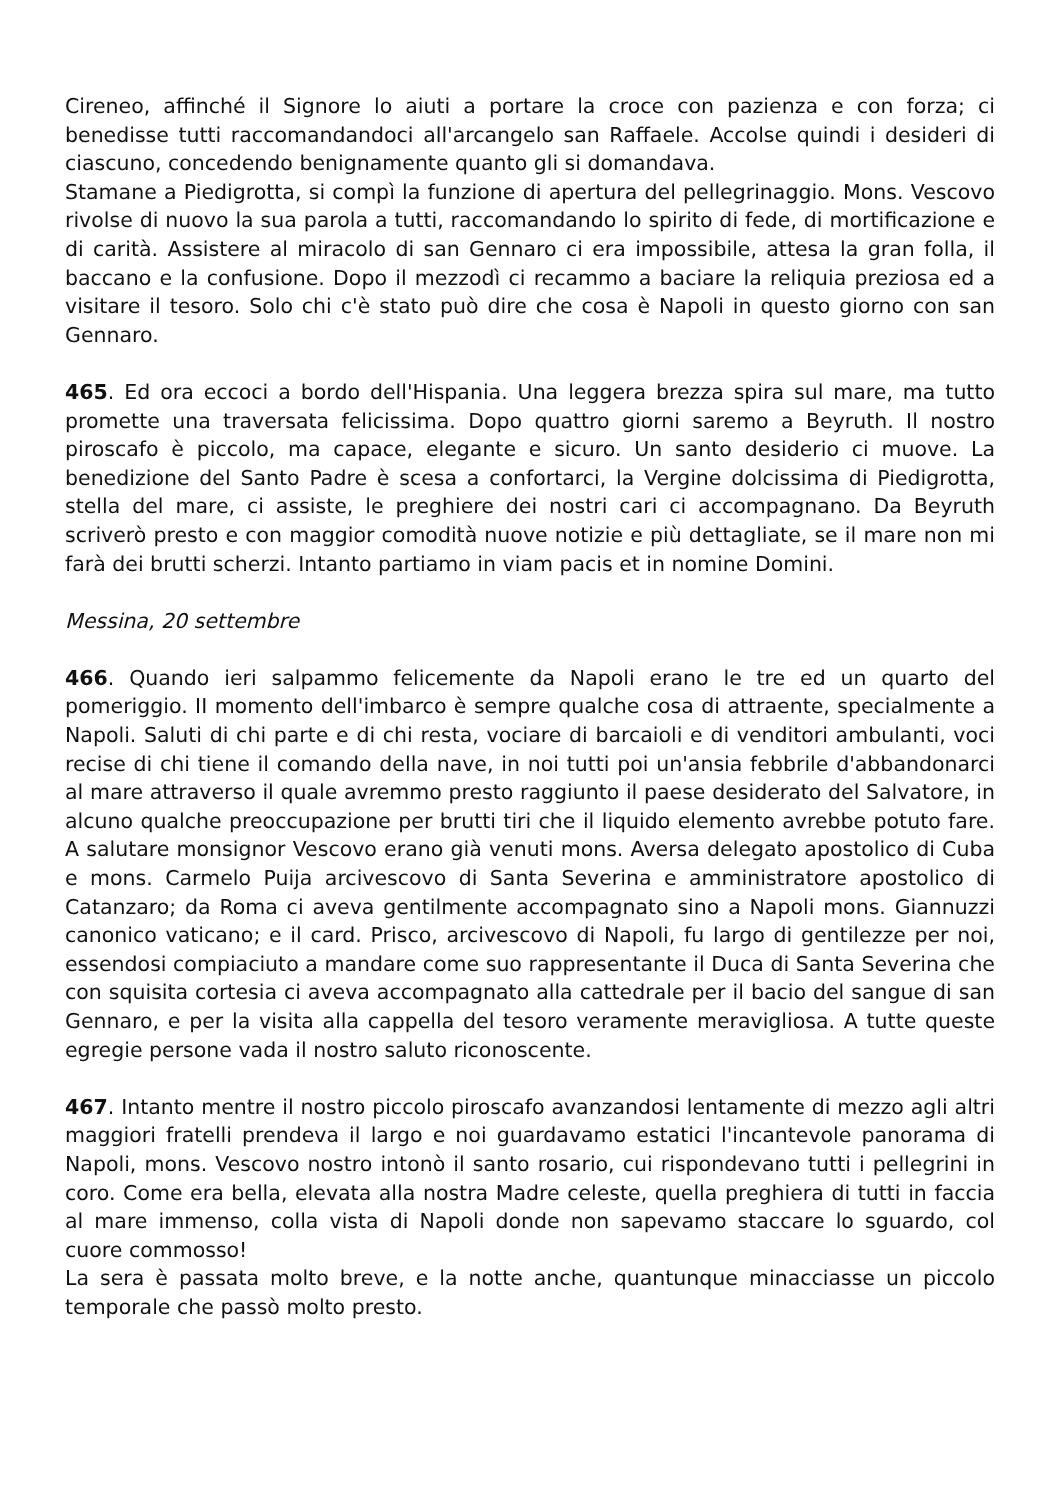Cireneo, affinché il Signore lo aiuti a portare la croce con pazienza e con forza; ci benedisse tutti raccomandandoci all'arcangelo san Raffaele. Accolse quindi i desideri di ciascuno, concedendo benignamente quanto gli si domandava.
Stamane a Piedigrotta, si compì la funzione di apertura del pellegrinaggio. Mons. Vescovo rivolse di nuovo la sua parola a tutti, raccomandando lo spirito di fede, di mortificazione e di carità. Assistere al miracolo di san Gennaro ci era impossibile, attesa la gran folla, il baccano e la confusione. Dopo il mezzodì ci recammo a baciare la reliquia preziosa ed a visitare il tesoro. Solo chi c'è stato può dire che cosa è Napoli in questo giorno con san Gennaro.
465. Ed ora eccoci a bordo dell'Hispania. Una leggera brezza spira sul mare, ma tutto promette una traversata felicissima. Dopo quattro giorni saremo a Beyruth. Il nostro piroscafo è piccolo, ma capace, elegante e sicuro. Un santo desiderio ci muove. La benedizione del Santo Padre è scesa a confortarci, la Vergine dolcissima di Piedigrotta, stella del mare, ci assiste, le preghiere dei nostri cari ci accompagnano. Da Beyruth scriverò presto e con maggior comodità nuove notizie e più dettagliate, se il mare non mi farà dei brutti scherzi. Intanto partiamo in viam pacis et in nomine Domini.
Messina, 20 settembre
466. Quando ieri salpammo felicemente da Napoli erano le tre ed un quarto del pomeriggio. II momento dell'imbarco è sempre qualche cosa di attraente, specialmente a Napoli. Saluti di chi parte e di chi resta, vociare di barcaioli e di venditori ambulanti, voci recise di chi tiene il comando della nave, in noi tutti poi un'ansia febbrile d'abbandonarci al mare attraverso il quale avremmo presto raggiunto il paese desiderato del Salvatore, in alcuno qualche preoccupazione per brutti tiri che il liquido elemento avrebbe potuto fare. A salutare monsignor Vescovo erano già venuti mons. Aversa delegato apostolico di Cuba e mons. Carmelo Puija arcivescovo di Santa Severina e amministratore apostolico di Catanzaro; da Roma ci aveva gentilmente accompagnato sino a Napoli mons. Giannuzzi canonico vaticano; e il card. Prisco, arcivescovo di Napoli, fu largo di gentilezze per noi, essendosi compiaciuto a mandare come suo rappresentante il Duca di Santa Severina che con squisita cortesia ci aveva accompagnato alla cattedrale per il bacio del sangue di san Gennaro, e per la visita alla cappella del tesoro veramente meravigliosa. A tutte queste egregie persone vada il nostro saluto riconoscente.
467. Intanto mentre il nostro piccolo piroscafo avanzandosi lentamente di mezzo agli altri maggiori fratelli prendeva il largo e noi guardavamo estatici l'incantevole panorama di Napoli, mons. Vescovo nostro intonò il santo rosario, cui rispondevano tutti i pellegrini in coro. Come era bella, elevata alla nostra Madre celeste, quella preghiera di tutti in faccia al mare immenso, colla vista di Napoli donde non sapevamo staccare lo sguardo, col cuore commosso!
La sera è passata molto breve, e la notte anche, quantunque minacciasse un piccolo temporale che passò molto presto.